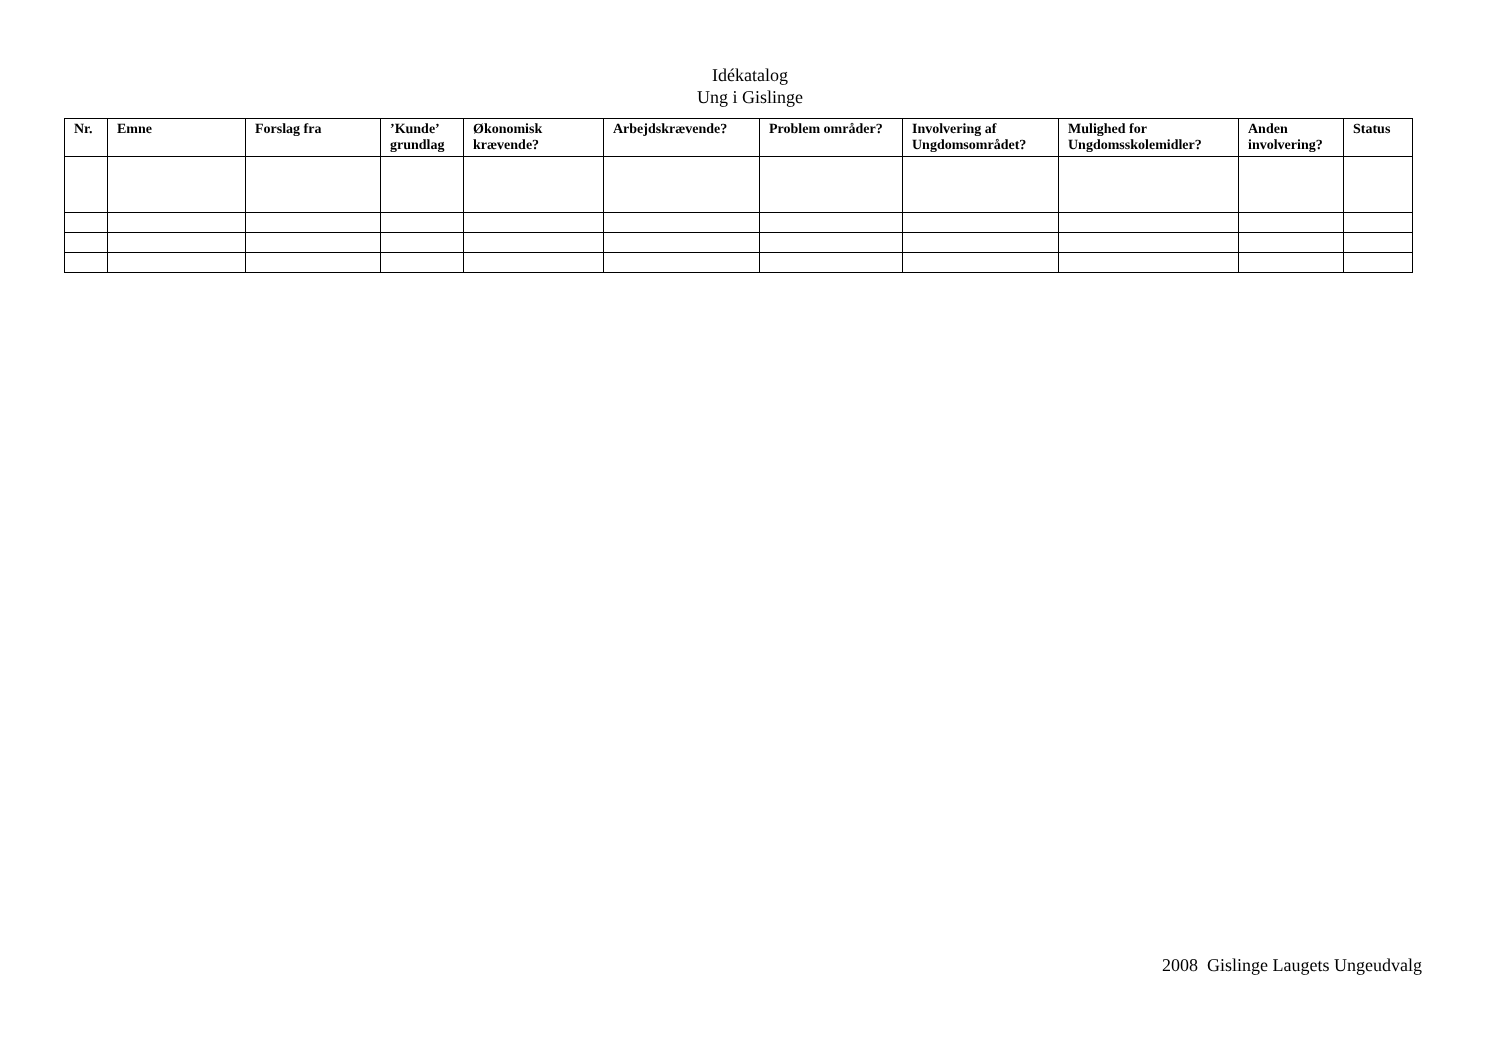Idékatalog
Ung i Gislinge
| Nr. | Emne | Forslag fra | ’Kunde’ grundlag | Økonomisk krævende? | Arbejdskrævende? | Problem områder? | Involvering af Ungdomsområdet? | Mulighed for Ungdomsskolemidler? | Anden involvering? | Status |
| --- | --- | --- | --- | --- | --- | --- | --- | --- | --- | --- |
2008 Gislinge Laugets Ungeudvalg